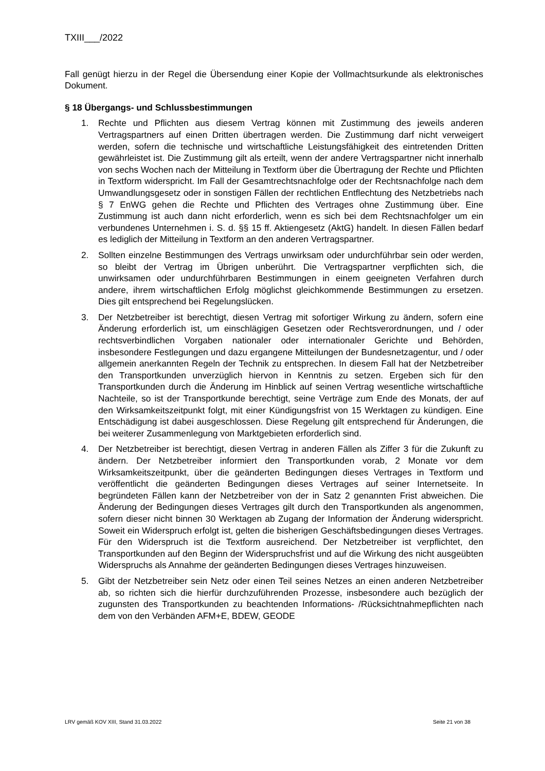TXIII___/2022
Fall genügt hierzu in der Regel die Übersendung einer Kopie der Vollmachtsurkunde als elektronisches Dokument.
§ 18 Übergangs- und Schlussbestimmungen
1. Rechte und Pflichten aus diesem Vertrag können mit Zustimmung des jeweils anderen Vertragspartners auf einen Dritten übertragen werden. Die Zustimmung darf nicht verweigert werden, sofern die technische und wirtschaftliche Leistungsfähigkeit des eintretenden Dritten gewährleistet ist. Die Zustimmung gilt als erteilt, wenn der andere Vertragspartner nicht innerhalb von sechs Wochen nach der Mitteilung in Textform über die Übertragung der Rechte und Pflichten in Textform widerspricht. Im Fall der Gesamtrechtsnachfolge oder der Rechtsnachfolge nach dem Umwandlungsgesetz oder in sonstigen Fällen der rechtlichen Entflechtung des Netzbetriebs nach § 7 EnWG gehen die Rechte und Pflichten des Vertrages ohne Zustimmung über. Eine Zustimmung ist auch dann nicht erforderlich, wenn es sich bei dem Rechtsnachfolger um ein verbundenes Unternehmen i. S. d. §§ 15 ff. Aktiengesetz (AktG) handelt. In diesen Fällen bedarf es lediglich der Mitteilung in Textform an den anderen Vertragspartner.
2. Sollten einzelne Bestimmungen des Vertrags unwirksam oder undurchführbar sein oder werden, so bleibt der Vertrag im Übrigen unberührt. Die Vertragspartner verpflichten sich, die unwirksamen oder undurchführbaren Bestimmungen in einem geeigneten Verfahren durch andere, ihrem wirtschaftlichen Erfolg möglichst gleichkommende Bestimmungen zu ersetzen. Dies gilt entsprechend bei Regelungslücken.
3. Der Netzbetreiber ist berechtigt, diesen Vertrag mit sofortiger Wirkung zu ändern, sofern eine Änderung erforderlich ist, um einschlägigen Gesetzen oder Rechtsverordnungen, und / oder rechtsverbindlichen Vorgaben nationaler oder internationaler Gerichte und Behörden, insbesondere Festlegungen und dazu ergangene Mitteilungen der Bundesnetzagentur, und / oder allgemein anerkannten Regeln der Technik zu entsprechen. In diesem Fall hat der Netzbetreiber den Transportkunden unverzüglich hiervon in Kenntnis zu setzen. Ergeben sich für den Transportkunden durch die Änderung im Hinblick auf seinen Vertrag wesentliche wirtschaftliche Nachteile, so ist der Transportkunde berechtigt, seine Verträge zum Ende des Monats, der auf den Wirksamkeitszeitpunkt folgt, mit einer Kündigungsfrist von 15 Werktagen zu kündigen. Eine Entschädigung ist dabei ausgeschlossen. Diese Regelung gilt entsprechend für Änderungen, die bei weiterer Zusammenlegung von Marktgebieten erforderlich sind.
4. Der Netzbetreiber ist berechtigt, diesen Vertrag in anderen Fällen als Ziffer 3 für die Zukunft zu ändern. Der Netzbetreiber informiert den Transportkunden vorab, 2 Monate vor dem Wirksamkeitszeitpunkt, über die geänderten Bedingungen dieses Vertrages in Textform und veröffentlicht die geänderten Bedingungen dieses Vertrages auf seiner Internetseite. In begründeten Fällen kann der Netzbetreiber von der in Satz 2 genannten Frist abweichen. Die Änderung der Bedingungen dieses Vertrages gilt durch den Transportkunden als angenommen, sofern dieser nicht binnen 30 Werktagen ab Zugang der Information der Änderung widerspricht. Soweit ein Widerspruch erfolgt ist, gelten die bisherigen Geschäftsbedingungen dieses Vertrages. Für den Widerspruch ist die Textform ausreichend. Der Netzbetreiber ist verpflichtet, den Transportkunden auf den Beginn der Widerspruchsfrist und auf die Wirkung des nicht ausgeübten Widerspruchs als Annahme der geänderten Bedingungen dieses Vertrages hinzuweisen.
5. Gibt der Netzbetreiber sein Netz oder einen Teil seines Netzes an einen anderen Netzbetreiber ab, so richten sich die hierfür durchzuführenden Prozesse, insbesondere auch bezüglich der zugunsten des Transportkunden zu beachtenden Informations- /Rücksichtnahmepflichten nach dem von den Verbänden AFM+E, BDEW, GEODE
LRV gemäß KOV XIII, Stand 31.03.2022 Seite 21 von 38